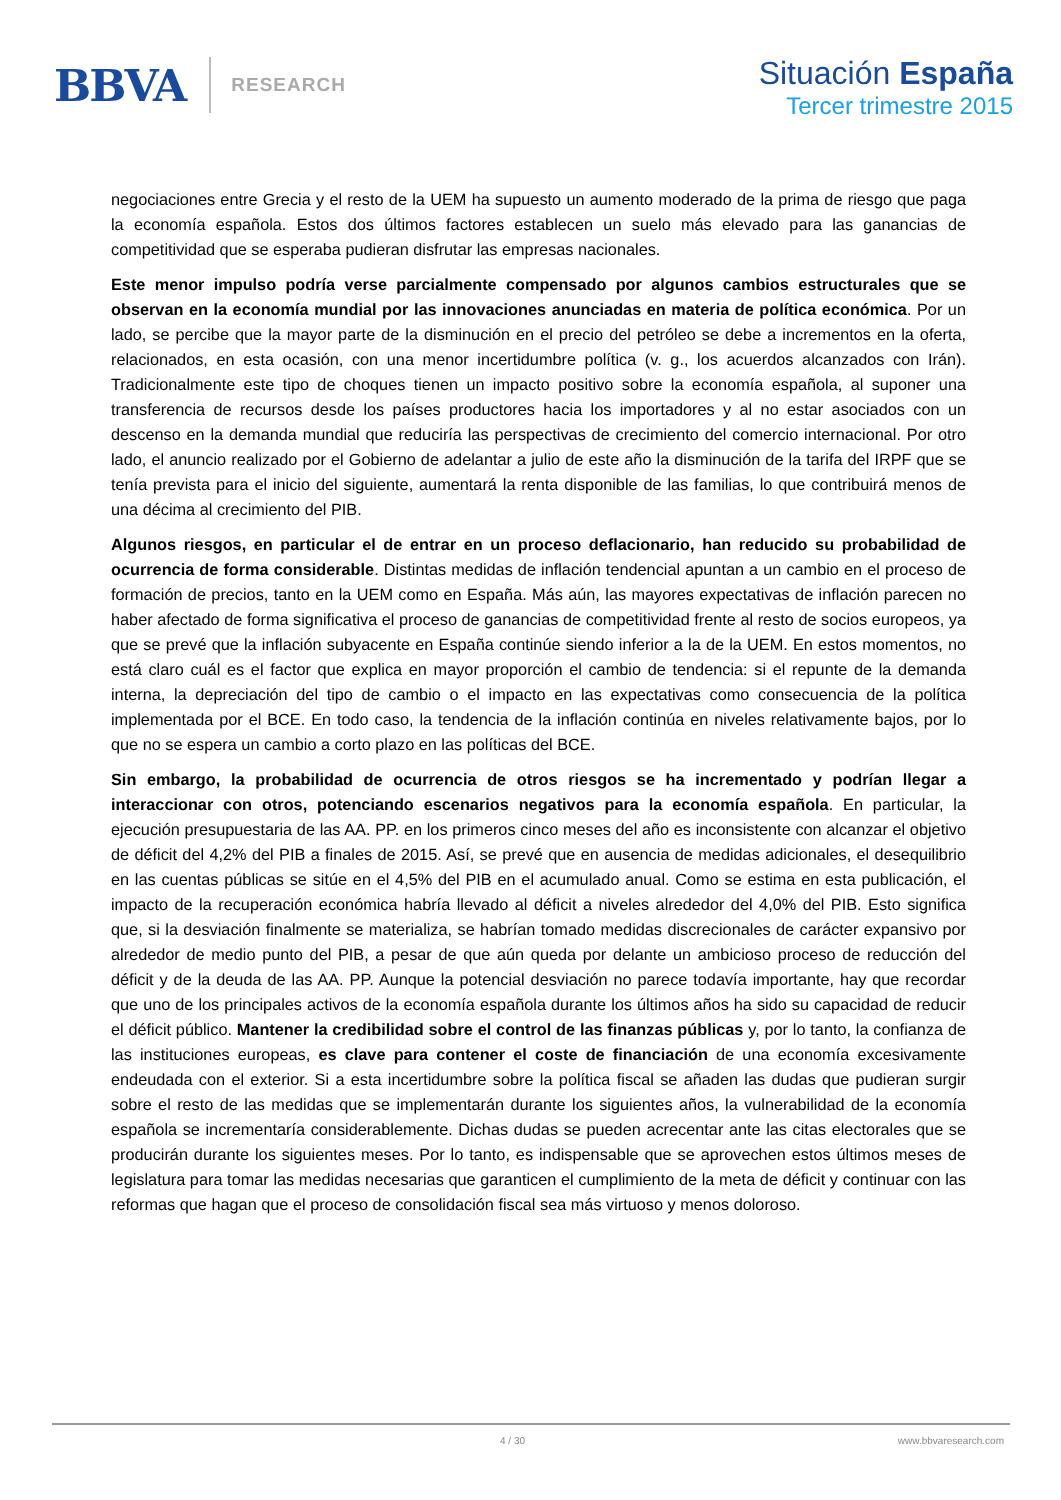BBVA
RESEARCH
Situación España
Tercer trimestre 2015
negociaciones entre Grecia y el resto de la UEM ha supuesto un aumento moderado de la prima de riesgo que paga la economía española. Estos dos últimos factores establecen un suelo más elevado para las ganancias de competitividad que se esperaba pudieran disfrutar las empresas nacionales.
Este menor impulso podría verse parcialmente compensado por algunos cambios estructurales que se observan en la economía mundial por las innovaciones anunciadas en materia de política económica. Por un lado, se percibe que la mayor parte de la disminución en el precio del petróleo se debe a incrementos en la oferta, relacionados, en esta ocasión, con una menor incertidumbre política (v. g., los acuerdos alcanzados con Irán). Tradicionalmente este tipo de choques tienen un impacto positivo sobre la economía española, al suponer una transferencia de recursos desde los países productores hacia los importadores y al no estar asociados con un descenso en la demanda mundial que reduciría las perspectivas de crecimiento del comercio internacional. Por otro lado, el anuncio realizado por el Gobierno de adelantar a julio de este año la disminución de la tarifa del IRPF que se tenía prevista para el inicio del siguiente, aumentará la renta disponible de las familias, lo que contribuirá menos de una décima al crecimiento del PIB.
Algunos riesgos, en particular el de entrar en un proceso deflacionario, han reducido su probabilidad de ocurrencia de forma considerable. Distintas medidas de inflación tendencial apuntan a un cambio en el proceso de formación de precios, tanto en la UEM como en España. Más aún, las mayores expectativas de inflación parecen no haber afectado de forma significativa el proceso de ganancias de competitividad frente al resto de socios europeos, ya que se prevé que la inflación subyacente en España continúe siendo inferior a la de la UEM. En estos momentos, no está claro cuál es el factor que explica en mayor proporción el cambio de tendencia: si el repunte de la demanda interna, la depreciación del tipo de cambio o el impacto en las expectativas como consecuencia de la política implementada por el BCE. En todo caso, la tendencia de la inflación continúa en niveles relativamente bajos, por lo que no se espera un cambio a corto plazo en las políticas del BCE.
Sin embargo, la probabilidad de ocurrencia de otros riesgos se ha incrementado y podrían llegar a interaccionar con otros, potenciando escenarios negativos para la economía española. En particular, la ejecución presupuestaria de las AA. PP. en los primeros cinco meses del año es inconsistente con alcanzar el objetivo de déficit del 4,2% del PIB a finales de 2015. Así, se prevé que en ausencia de medidas adicionales, el desequilibrio en las cuentas públicas se sitúe en el 4,5% del PIB en el acumulado anual. Como se estima en esta publicación, el impacto de la recuperación económica habría llevado al déficit a niveles alrededor del 4,0% del PIB. Esto significa que, si la desviación finalmente se materializa, se habrían tomado medidas discrecionales de carácter expansivo por alrededor de medio punto del PIB, a pesar de que aún queda por delante un ambicioso proceso de reducción del déficit y de la deuda de las AA. PP. Aunque la potencial desviación no parece todavía importante, hay que recordar que uno de los principales activos de la economía española durante los últimos años ha sido su capacidad de reducir el déficit público. Mantener la credibilidad sobre el control de las finanzas públicas y, por lo tanto, la confianza de las instituciones europeas, es clave para contener el coste de financiación de una economía excesivamente endeudada con el exterior. Si a esta incertidumbre sobre la política fiscal se añaden las dudas que pudieran surgir sobre el resto de las medidas que se implementarán durante los siguientes años, la vulnerabilidad de la economía española se incrementaría considerablemente. Dichas dudas se pueden acrecentar ante las citas electorales que se producirán durante los siguientes meses. Por lo tanto, es indispensable que se aprovechen estos últimos meses de legislatura para tomar las medidas necesarias que garanticen el cumplimiento de la meta de déficit y continuar con las reformas que hagan que el proceso de consolidación fiscal sea más virtuoso y menos doloroso.
4 / 30 www.bbvaresearch.com